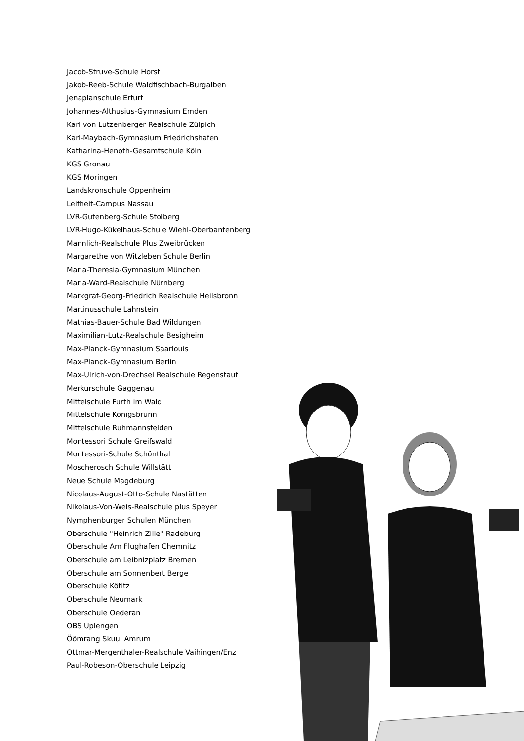Jacob-Struve-Schule Horst
Jakob-Reeb-Schule Waldfischbach-Burgalben
Jenaplanschule Erfurt
Johannes-Althusius-Gymnasium Emden
Karl von Lutzenberger Realschule Zülpich
Karl-Maybach-Gymnasium Friedrichshafen
Katharina-Henoth-Gesamtschule Köln
KGS Gronau
KGS Moringen
Landskronschule Oppenheim
Leifheit-Campus Nassau
LVR-Gutenberg-Schule Stolberg
LVR-Hugo-Kükelhaus-Schule Wiehl-Oberbantenberg
Mannlich-Realschule Plus Zweibrücken
Margarethe von Witzleben Schule Berlin
Maria-Theresia-Gymnasium München
Maria-Ward-Realschule Nürnberg
Markgraf-Georg-Friedrich Realschule Heilsbronn
Martinusschule Lahnstein
Mathias-Bauer-Schule Bad Wildungen
Maximilian-Lutz-Realschule Besigheim
Max-Planck-Gymnasium Saarlouis
Max-Planck-Gymnasium Berlin
Max-Ulrich-von-Drechsel Realschule Regenstauf
Merkurschule Gaggenau
Mittelschule Furth im Wald
Mittelschule Königsbrunn
Mittelschule Ruhmannsfelden
Montessori Schule Greifswald
Montessori-Schule Schönthal
Moscherosch Schule Willstätt
Neue Schule Magdeburg
Nicolaus-August-Otto-Schule Nastätten
Nikolaus-Von-Weis-Realschule plus Speyer
Nymphenburger Schulen München
Oberschule "Heinrich Zille" Radeburg
Oberschule Am Flughafen Chemnitz
Oberschule am Leibnizplatz Bremen
Oberschule am Sonnenbert Berge
Oberschule Kötitz
Oberschule Neumark
Oberschule Oederan
OBS Uplengen
Öömrang Skuul Amrum
Ottmar-Mergenthaler-Realschule Vaihingen/Enz
Paul-Robeson-Oberschule Leipzig